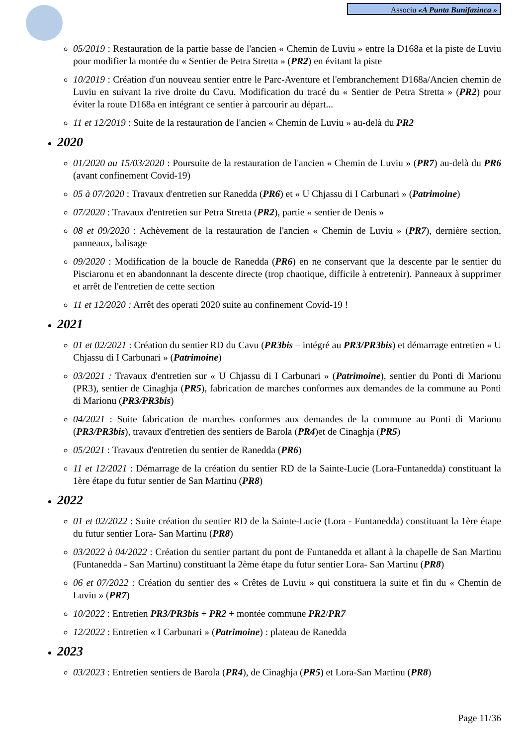Associu «A Punta Bunifazinca »
05/2019 : Restauration de la partie basse de l'ancien « Chemin de Luviu » entre la D168a et la piste de Luviu pour modifier la montée du « Sentier de Petra Stretta » (PR2) en évitant la piste
10/2019 : Création d'un nouveau sentier entre le Parc-Aventure et l'embranchement D168a/Ancien chemin de Luviu en suivant la rive droite du Cavu. Modification du tracé du « Sentier de Petra Stretta » (PR2) pour éviter la route D168a en intégrant ce sentier à parcourir au départ...
11 et 12/2019 : Suite de la restauration de l'ancien « Chemin de Luviu » au-delà du PR2
2020
01/2020 au 15/03/2020 : Poursuite de la restauration de l'ancien « Chemin de Luviu » (PR7) au-delà du PR6 (avant confinement Covid-19)
05 à 07/2020 : Travaux d'entretien sur Ranedda (PR6) et « U Chjassu di I Carbunari » (Patrimoine)
07/2020 : Travaux d'entretien sur Petra Stretta (PR2), partie « sentier de Denis »
08 et 09/2020 : Achèvement de la restauration de l'ancien « Chemin de Luviu » (PR7), dernière section, panneaux, balisage
09/2020 : Modification de la boucle de Ranedda (PR6) en ne conservant que la descente par le sentier du Pisciaronu et en abandonnant la descente directe (trop chaotique, difficile à entretenir). Panneaux à supprimer et arrêt de l'entretien de cette section
11 et 12/2020 : Arrêt des operati 2020 suite au confinement Covid-19 !
2021
01 et 02/2021 : Création du sentier RD du Cavu (PR3bis – intégré au PR3/PR3bis) et démarrage entretien « U Chjassu di I Carbunari » (Patrimoine)
03/2021 : Travaux d'entretien sur « U Chjassu di I Carbunari » (Patrimoine), sentier du Ponti di Marionu (PR3), sentier de Cinaghja (PR5), fabrication de marches conformes aux demandes de la commune au Ponti di Marionu (PR3/PR3bis)
04/2021 : Suite fabrication de marches conformes aux demandes de la commune au Ponti di Marionu (PR3/PR3bis), travaux d'entretien des sentiers de Barola (PR4)et de Cinaghja (PR5)
05/2021 : Travaux d'entretien du sentier de Ranedda (PR6)
11 et 12/2021 : Démarrage de la création du sentier RD de la Sainte-Lucie (Lora-Funtanedda) constituant la 1ère étape du futur sentier de San Martinu (PR8)
2022
01 et 02/2022 : Suite création du sentier RD de la Sainte-Lucie (Lora - Funtanedda) constituant la 1ère étape du futur sentier Lora- San Martinu (PR8)
03/2022 à 04/2022 : Création du sentier partant du pont de Funtanedda et allant à la chapelle de San Martinu (Funtanedda - San Martinu) constituant la 2ème étape du futur sentier Lora- San Martinu (PR8)
06 et 07/2022 : Création du sentier des « Crêtes de Luviu » qui constituera la suite et fin du « Chemin de Luviu » (PR7)
10/2022 : Entretien PR3/PR3bis + PR2 + montée commune PR2/PR7
12/2022 : Entretien « I Carbunari » (Patrimoine) : plateau de Ranedda
2023
03/2023 : Entretien sentiers de Barola (PR4), de Cinaghja (PR5) et Lora-San Martinu (PR8)
Page 11/36